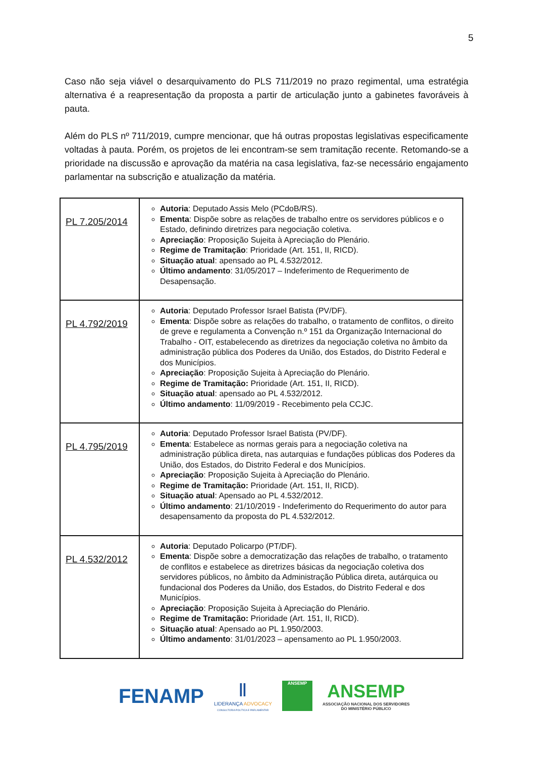5
Caso não seja viável o desarquivamento do PLS 711/2019 no prazo regimental, uma estratégia alternativa é a reapresentação da proposta a partir de articulação junto a gabinetes favoráveis à pauta.
Além do PLS nº 711/2019, cumpre mencionar, que há outras propostas legislativas especificamente voltadas à pauta. Porém, os projetos de lei encontram-se sem tramitação recente. Retomando-se a prioridade na discussão e aprovação da matéria na casa legislativa, faz-se necessário engajamento parlamentar na subscrição e atualização da matéria.
| PL 7.205/2014 | Autoria : Deputado Assis Melo (PCdoB/RS). Ementa : Dispõe sobre as relações de trabalho entre os servidores públicos e o Estado, definindo diretrizes para negociação coletiva. Apreciação : Proposição Sujeita à Apreciação do Plenário. Regime de Tramitação : Prioridade (Art. 151, II, RICD). Situação atual : apensado ao PL 4.532/2012. Último andamento : 31/05/2017 – Indeferimento de Requerimento de Desapensação. |
| PL 4.792/2019 | Autoria : Deputado Professor Israel Batista (PV/DF). Ementa : Dispõe sobre as relações do trabalho, o tratamento de conflitos, o direito de greve e regulamenta a Convenção n.º 151 da Organização Internacional do Trabalho - OIT, estabelecendo as diretrizes da negociação coletiva no âmbito da administração pública dos Poderes da União, dos Estados, do Distrito Federal e dos Municípios. Apreciação : Proposição Sujeita à Apreciação do Plenário. Regime de Tramitação: Prioridade (Art. 151, II, RICD). Situação atual : apensado ao PL 4.532/2012. Último andamento : 11/09/2019 - Recebimento pela CCJC. |
| PL 4.795/2019 | Autoria : Deputado Professor Israel Batista (PV/DF). Ementa : Estabelece as normas gerais para a negociação coletiva na administração pública direta, nas autarquias e fundações públicas dos Poderes da União, dos Estados, do Distrito Federal e dos Municípios. Apreciação : Proposição Sujeita à Apreciação do Plenário. Regime de Tramitação: Prioridade (Art. 151, II, RICD). Situação atual : Apensado ao PL 4.532/2012. Último andamento : 21/10/2019 - Indeferimento do Requerimento do autor para desapensamento da proposta do PL 4.532/2012. |
| PL 4.532/2012 | Autoria : Deputado Policarpo (PT/DF). Ementa : Dispõe sobre a democratização das relações de trabalho, o tratamento de conflitos e estabelece as diretrizes básicas da negociação coletiva dos servidores públicos, no âmbito da Administração Pública direta, autárquica ou fundacional dos Poderes da União, dos Estados, do Distrito Federal e dos Municípios. Apreciação : Proposição Sujeita à Apreciação do Plenário. Regime de Tramitação: Prioridade (Art. 151, II, RICD). Situação atual : Apensado ao PL 1.950/2003. Último andamento : 31/01/2023 – apensamento ao PL 1.950/2003. |
FENAMP
Ⅱ
LIDERANÇA ADVOCACY
CONSULTORIA POLÍTICA E PARLAMENTAR
ANSEMP
ANSEMP
ASSOCIAÇÃO NACIONAL DOS SERVIDORES
DO MINISTÉRIO PÚBLICO